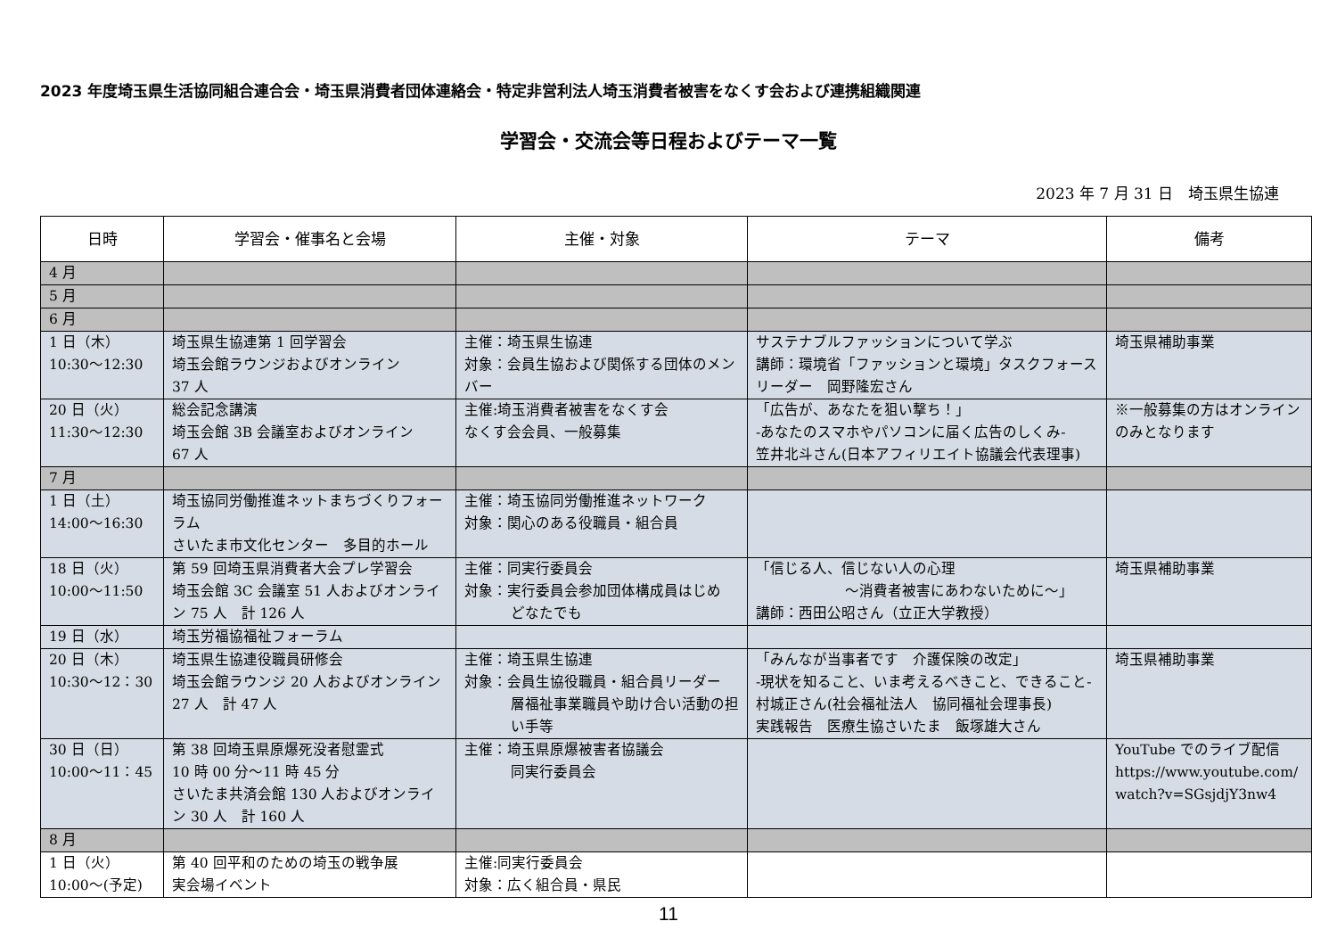2023 年度埼玉県生活協同組合連合会・埼玉県消費者団体連絡会・特定非営利法人埼玉消費者被害をなくす会および連携組織関連
学習会・交流会等日程およびテーマ一覧
2023 年 7 月 31 日　埼玉県生協連
| 日時 | 学習会・催事名と会場 | 主催・対象 | テーマ | 備考 |
| --- | --- | --- | --- | --- |
| 4 月 | | | | |
| 5 月 | | | | |
| 6 月 | | | | |
| 1 日（木） 10:30～12:30 | 埼玉県生協連第 1 回学習会 埼玉会館ラウンジおよびオンライン 37 人 | 主催：埼玉県生協連 対象：会員生協および関係する団体のメンバー | サステナブルファッションについて学ぶ 講師：環境省「ファッションと環境」タスクフォースリーダー 岡野隆宏さん | 埼玉県補助事業 |
| 20 日（火） 11:30～12:30 | 総会記念講演 埼玉会館 3B 会議室およびオンライン 67 人 | 主催:埼玉消費者被害をなくす会 なくす会会員、一般募集 | 「広告が、あなたを狙い撃ち！」 -あなたのスマホやパソコンに届く広告のしくみ- 笠井北斗さん(日本アフィリエイト協議会代表理事) | ※一般募集の方はオンラインのみとなります |
| 7 月 | | | | |
| 1 日（土） 14:00～16:30 | 埼玉協同労働推進ネットまちづくりフォーラム さいたま市文化センター 多目的ホール | 主催：埼玉協同労働推進ネットワーク 対象：関心のある役職員・組合員 | | |
| 18 日（火） 10:00～11:50 | 第 59 回埼玉県消費者大会プレ学習会 埼玉会館 3C 会議室 51 人およびオンライン 75 人 計 126 人 | 主催：同実行委員会 対象：実行委員会参加団体構成員はじめ どなたでも | 「信じる人、信じない人の心理 ～消費者被害にあわないために～」 講師：西田公昭さん（立正大学教授） | 埼玉県補助事業 |
| 19 日（水） | 埼玉労福協福祉フォーラム | | | |
| 20 日（木） 10:30～12：30 | 埼玉県生協連役職員研修会 埼玉会館ラウンジ 20 人およびオンライン 27 人 計 47 人 | 主催：埼玉県生協連 対象：会員生協役職員・組合員リーダー 層福祉事業職員や助け合い活動の担い手等 | 「みんなが当事者です 介護保険の改定」 -現状を知ること、いま考えるべきこと、できること-村城正さん(社会福祉法人 協同福祉会理事長) 実践報告 医療生協さいたま 飯塚雄大さん | 埼玉県補助事業 |
| 30 日（日） 10:00～11：45 | 第 38 回埼玉県原爆死没者慰霊式 10 時 00 分～11 時 45 分 さいたま共済会館 130 人およびオンライン 30 人 計 160 人 | 主催：埼玉県原爆被害者協議会 同実行委員会 | | YouTube でのライブ配信 https://www.youtube.com/ watch?v=SGsjdjY3nw4 |
| 8 月 | | | | |
| 1 日（火） 10:00～(予定) | 第 40 回平和のための埼玉の戦争展 実会場イベント | 主催:同実行委員会 対象：広く組合員・県民 | | |
11